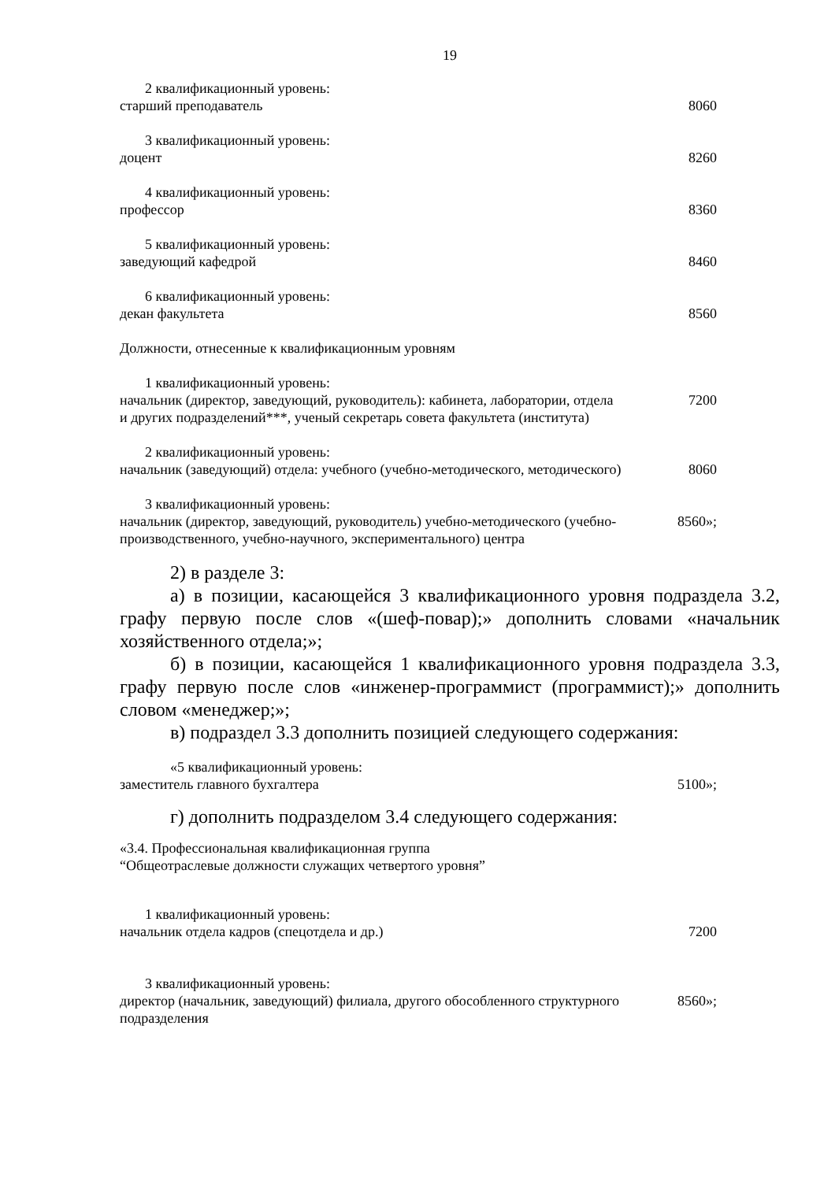19
| 2 квалификационный уровень: | |
| старший преподаватель | 8060 |
| 3 квалификационный уровень: | |
| доцент | 8260 |
| 4 квалификационный уровень: | |
| профессор | 8360 |
| 5 квалификационный уровень: | |
| заведующий кафедрой | 8460 |
| 6 квалификационный уровень: | |
| декан факультета | 8560 |
| Должности, отнесенные к квалификационным уровням | |
| 1 квалификационный уровень: | |
| начальник (директор, заведующий, руководитель): кабинета, лаборатории, отдела и других подразделений***, ученый секретарь совета факультета (института) | 7200 |
| 2 квалификационный уровень: | |
| начальник (заведующий) отдела: учебного (учебно-методического, методического) | 8060 |
| 3 квалификационный уровень: | |
| начальник (директор, заведующий, руководитель) учебно-методического (учебно-производственного, учебно-научного, экспериментального) центра | 8560»; |
2) в разделе 3:
а) в позиции, касающейся 3 квалификационного уровня подраздела 3.2, графу первую после слов «(шеф-повар);» дополнить словами «начальник хозяйственного отдела;»;
б) в позиции, касающейся 1 квалификационного уровня подраздела 3.3, графу первую после слов «инженер-программист (программист);» дополнить словом «менеджер;»;
в) подраздел 3.3 дополнить позицией следующего содержания:
| «5 квалификационный уровень: | |
| заместитель главного бухгалтера | 5100»; |
г) дополнить подразделом 3.4 следующего содержания:
«3.4. Профессиональная квалификационная группа
“Общеотраслевые должности служащих четвертого уровня”
| 1 квалификационный уровень: | |
| начальник отдела кадров (спецотдела и др.) | 7200 |
| 3 квалификационный уровень: | |
| директор (начальник, заведующий) филиала, другого обособленного структурного подразделения | 8560»; |